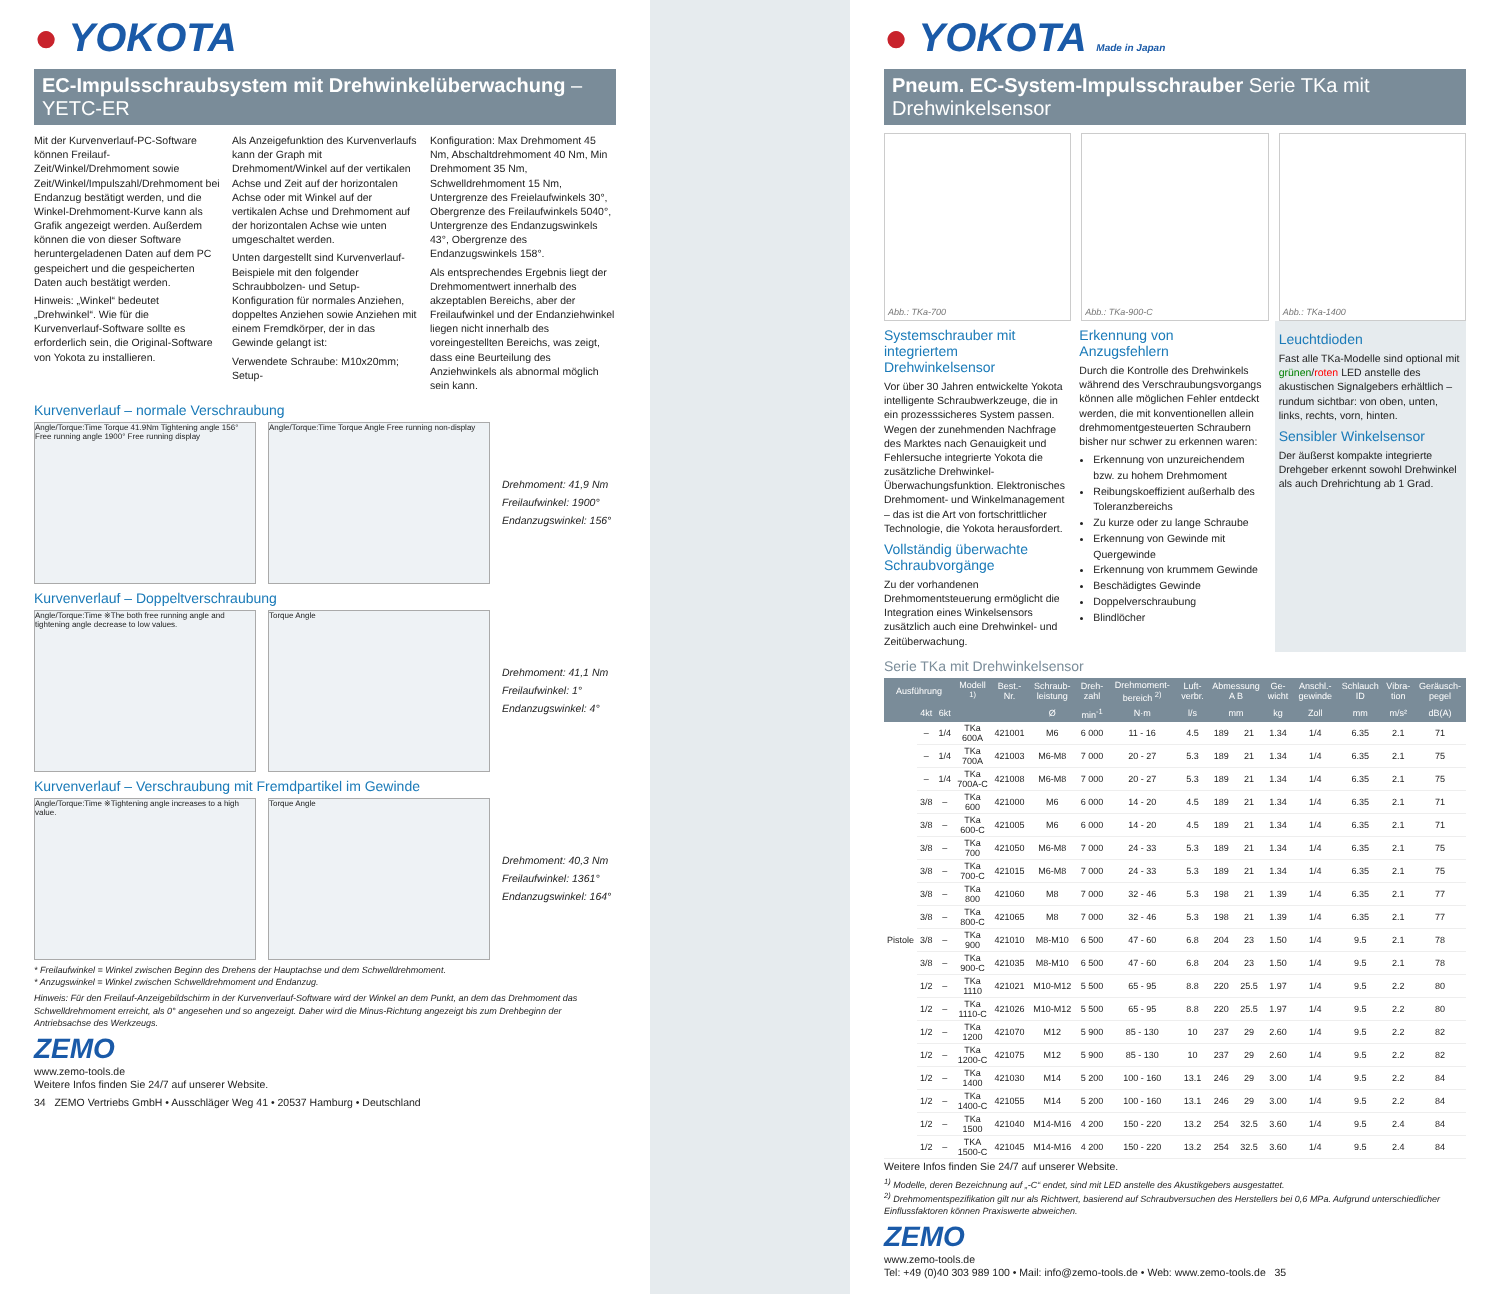● YOKOTA
EC-Impulsschraubsystem mit Drehwinkelüberwachung – YETC-ER
Mit der Kurvenverlauf-PC-Software können Freilauf-Zeit/Winkel/Drehmoment sowie Zeit/Winkel/Impulszahl/Drehmoment bei Endanzug bestätigt werden, und die Winkel-Drehmoment-Kurve kann als Grafik angezeigt werden. Außerdem können die von dieser Software heruntergeladenen Daten auf dem PC gespeichert und die gespeicherten Daten auch bestätigt werden.
Hinweis: „Winkel“ bedeutet „Drehwinkel“. Wie für die Kurvenverlauf-Software sollte es erforderlich sein, die Original-Software von Yokota zu installieren.
Als Anzeigefunktion des Kurvenverlaufs kann der Graph mit Drehmoment/Winkel auf der vertikalen Achse und Zeit auf der horizontalen Achse oder mit Winkel auf der vertikalen Achse und Drehmoment auf der horizontalen Achse wie unten umgeschaltet werden.
Unten dargestellt sind Kurvenverlauf-Beispiele mit den folgender Schraubbolzen- und Setup-Konfiguration für normales Anziehen, doppeltes Anziehen sowie Anziehen mit einem Fremdkörper, der in das Gewinde gelangt ist:
Verwendete Schraube: M10x20mm; Setup-
Konfiguration: Max Drehmoment 45 Nm, Abschaltdrehmoment 40 Nm, Min Drehmoment 35 Nm, Schwelldrehmoment 15 Nm, Untergrenze des Freielaufwinkels 30°, Obergrenze des Freilaufwinkels 5040°, Untergrenze des Endanzugswinkels 43°, Obergrenze des Endanzugswinkels 158°.
Als entsprechendes Ergebnis liegt der Drehmomentwert innerhalb des akzeptablen Bereichs, aber der Freilaufwinkel und der Endanziehwinkel liegen nicht innerhalb des voreingestellten Bereichs, was zeigt, dass eine Beurteilung des Anziehwinkels als abnormal möglich sein kann.
Kurvenverlauf – normale Verschraubung
Angle/Torque:Time Torque 41.9Nm Tightening angle 156° Free running angle 1900° Free running display
Angle/Torque:Time Torque Angle Free running non-display
Drehmoment: 41,9 Nm
Freilaufwinkel: 1900°
Endanzugswinkel: 156°
Kurvenverlauf – Doppeltverschraubung
Angle/Torque:Time ※The both free running angle and tightening angle decrease to low values.
Torque Angle
Drehmoment: 41,1 Nm
Freilaufwinkel: 1°
Endanzugswinkel: 4°
Kurvenverlauf – Verschraubung mit Fremdpartikel im Gewinde
Angle/Torque:Time ※Tightening angle increases to a high value.
Torque Angle
Drehmoment: 40,3 Nm
Freilaufwinkel: 1361°
Endanzugswinkel: 164°
* Freilaufwinkel = Winkel zwischen Beginn des Drehens der Hauptachse und dem Schwelldrehmoment.
* Anzugswinkel = Winkel zwischen Schwelldrehmoment und Endanzug.
Hinweis: Für den Freilauf-Anzeigebildschirm in der Kurvenverlauf-Software wird der Winkel an dem Punkt, an dem das Drehmoment das Schwelldrehmoment erreicht, als 0° angesehen und so angezeigt. Daher wird die Minus-Richtung angezeigt bis zum Drehbeginn der Antriebsachse des Werkzeugs.
ZEMO
www.zemo-tools.de
Weitere Infos finden Sie 24/7 auf unserer Website.
34 ZEMO Vertriebs GmbH • Ausschläger Weg 41 • 20537 Hamburg • Deutschland
● YOKOTA Made in Japan
Pneum. EC-System-Impulsschrauber Serie TKa mit Drehwinkelsensor
Abb.: TKa-700 Abb.: TKa-900-C Abb.: TKa-1400
Systemschrauber mit integriertem Drehwinkelsensor
Vor über 30 Jahren entwickelte Yokota intelligente Schraubwerkzeuge, die in ein prozesssicheres System passen. Wegen der zunehmenden Nachfrage des Marktes nach Genauigkeit und Fehlersuche integrierte Yokota die zusätzliche Drehwinkel-Überwachungsfunktion. Elektronisches Drehmoment- und Winkelmanagement – das ist die Art von fortschrittlicher Technologie, die Yokota herausfordert.
Vollständig überwachte Schraubvorgänge
Zu der vorhandenen Drehmomentsteuerung ermöglicht die Integration eines Winkelsensors zusätzlich auch eine Drehwinkel- und Zeitüberwachung.
Erkennung von Anzugsfehlern
Durch die Kontrolle des Drehwinkels während des Verschraubungsvorgangs können alle möglichen Fehler entdeckt werden, die mit konventionellen allein drehmomentgesteuerten Schraubern bisher nur schwer zu erkennen waren:
Erkennung von unzureichendem bzw. zu hohem Drehmoment
Reibungskoeffizient außerhalb des Toleranzbereichs
Zu kurze oder zu lange Schraube
Erkennung von Gewinde mit Quergewinde
Erkennung von krummem Gewinde
Beschädigtes Gewinde
Doppelverschraubung
Blindlöcher
Leuchtdioden
Fast alle TKa-Modelle sind optional mit grünen/roten LED anstelle des akustischen Signalgebers erhältlich – rundum sichtbar: von oben, unten, links, rechts, vorn, hinten.
Sensibler Winkelsensor
Der äußerst kompakte integrierte Drehgeber erkennt sowohl Drehwinkel als auch Drehrichtung ab 1 Grad.
Serie TKa mit Drehwinkelsensor
| Ausführung | | | Modell <sup>1)</sup> | Best.-Nr. | Schraub-leistung | Dreh-zahl | Drehmoment-bereich <sup>2)</sup> | Luft-verbr. | Abmessung A B | | Ge-wicht | Anschl.-gewinde | Schlauch ID | Vibra-tion | Geräusch-pegel |
| --- | --- | --- | --- | --- | --- | --- | --- | --- | --- | --- | --- | --- | --- | --- | --- |
| | 4kt | 6kt | | | Ø | min<sup>-1</sup> | N·m | l/s | mm | | kg | Zoll | mm | m/s² | dB(A) |
| Pistole | – | 1/4 | TKa 600A | 421001 | M6 | 6 000 | 11 - 16 | 4.5 | 189 | 21 | 1.34 | 1/4 | 6.35 | 2.1 | 71 |
| | – | 1/4 | TKa 700A | 421003 | M6-M8 | 7 000 | 20 - 27 | 5.3 | 189 | 21 | 1.34 | 1/4 | 6.35 | 2.1 | 75 |
| | – | 1/4 | TKa 700A-C | 421008 | M6-M8 | 7 000 | 20 - 27 | 5.3 | 189 | 21 | 1.34 | 1/4 | 6.35 | 2.1 | 75 |
| | 3/8 | – | TKa 600 | 421000 | M6 | 6 000 | 14 - 20 | 4.5 | 189 | 21 | 1.34 | 1/4 | 6.35 | 2.1 | 71 |
| | 3/8 | – | TKa 600-C | 421005 | M6 | 6 000 | 14 - 20 | 4.5 | 189 | 21 | 1.34 | 1/4 | 6.35 | 2.1 | 71 |
| | 3/8 | – | TKa 700 | 421050 | M6-M8 | 7 000 | 24 - 33 | 5.3 | 189 | 21 | 1.34 | 1/4 | 6.35 | 2.1 | 75 |
| | 3/8 | – | TKa 700-C | 421015 | M6-M8 | 7 000 | 24 - 33 | 5.3 | 189 | 21 | 1.34 | 1/4 | 6.35 | 2.1 | 75 |
| | 3/8 | – | TKa 800 | 421060 | M8 | 7 000 | 32 - 46 | 5.3 | 198 | 21 | 1.39 | 1/4 | 6.35 | 2.1 | 77 |
| | 3/8 | – | TKa 800-C | 421065 | M8 | 7 000 | 32 - 46 | 5.3 | 198 | 21 | 1.39 | 1/4 | 6.35 | 2.1 | 77 |
| | 3/8 | – | TKa 900 | 421010 | M8-M10 | 6 500 | 47 - 60 | 6.8 | 204 | 23 | 1.50 | 1/4 | 9.5 | 2.1 | 78 |
| | 3/8 | – | TKa 900-C | 421035 | M8-M10 | 6 500 | 47 - 60 | 6.8 | 204 | 23 | 1.50 | 1/4 | 9.5 | 2.1 | 78 |
| | 1/2 | – | TKa 1110 | 421021 | M10-M12 | 5 500 | 65 - 95 | 8.8 | 220 | 25.5 | 1.97 | 1/4 | 9.5 | 2.2 | 80 |
| | 1/2 | – | TKa 1110-C | 421026 | M10-M12 | 5 500 | 65 - 95 | 8.8 | 220 | 25.5 | 1.97 | 1/4 | 9.5 | 2.2 | 80 |
| | 1/2 | – | TKa 1200 | 421070 | M12 | 5 900 | 85 - 130 | 10 | 237 | 29 | 2.60 | 1/4 | 9.5 | 2.2 | 82 |
| | 1/2 | – | TKa 1200-C | 421075 | M12 | 5 900 | 85 - 130 | 10 | 237 | 29 | 2.60 | 1/4 | 9.5 | 2.2 | 82 |
| | 1/2 | – | TKa 1400 | 421030 | M14 | 5 200 | 100 - 160 | 13.1 | 246 | 29 | 3.00 | 1/4 | 9.5 | 2.2 | 84 |
| | 1/2 | – | TKa 1400-C | 421055 | M14 | 5 200 | 100 - 160 | 13.1 | 246 | 29 | 3.00 | 1/4 | 9.5 | 2.2 | 84 |
| | 1/2 | – | TKa 1500 | 421040 | M14-M16 | 4 200 | 150 - 220 | 13.2 | 254 | 32.5 | 3.60 | 1/4 | 9.5 | 2.4 | 84 |
| | 1/2 | – | TKA 1500-C | 421045 | M14-M16 | 4 200 | 150 - 220 | 13.2 | 254 | 32.5 | 3.60 | 1/4 | 9.5 | 2.4 | 84 |
Weitere Infos finden Sie 24/7 auf unserer Website.
<sup>1)</sup> Modelle, deren Bezeichnung auf „-C“ endet, sind mit LED anstelle des Akustikgebers ausgestattet.
<sup>2)</sup> Drehmomentspezifikation gilt nur als Richtwert, basierend auf Schraubversuchen des Herstellers bei 0,6 MPa. Aufgrund unterschiedlicher Einflussfaktoren können Praxiswerte abweichen.
ZEMO
www.zemo-tools.de
Tel: +49 (0)40 303 989 100 • Mail: info@zemo-tools.de • Web: www.zemo-tools.de 35